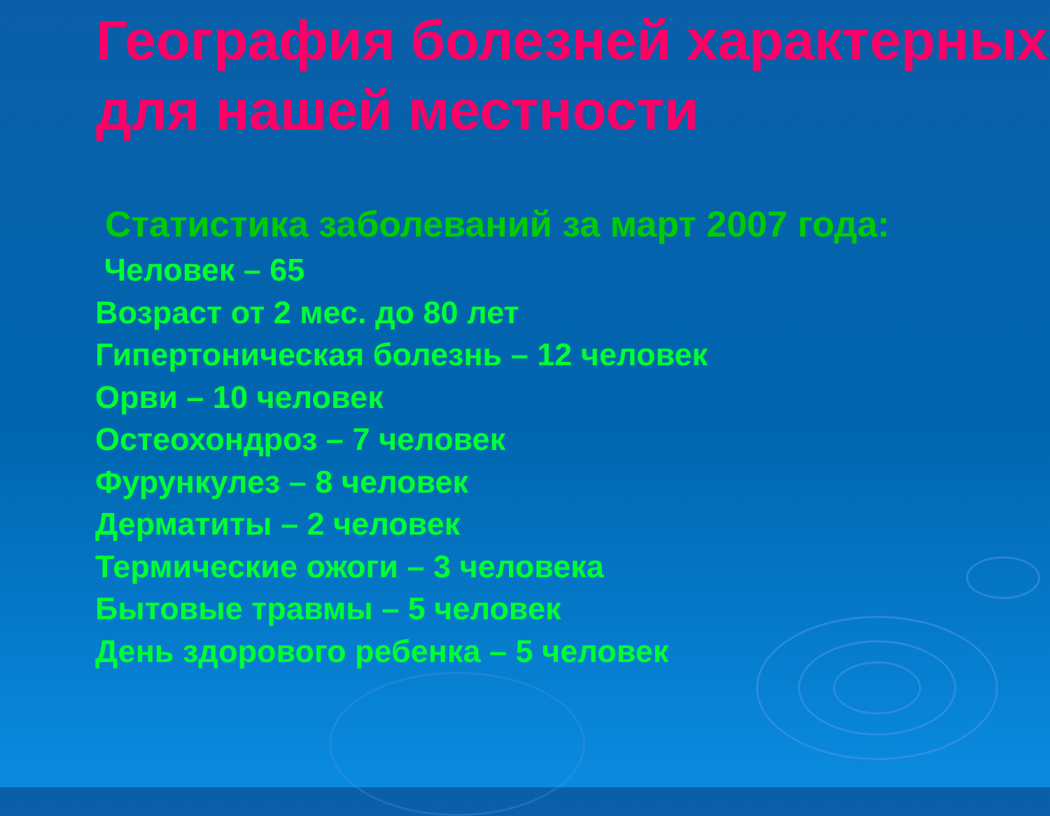География болезней характерных для нашей местности
Статистика заболеваний за март 2007 года:
Человек – 65
Возраст от 2 мес. до 80 лет
Гипертоническая болезнь – 12 человек
Орви – 10 человек
Остеохондроз – 7 человек
Фурункулез – 8 человек
Дерматиты – 2 человек
Термические ожоги – 3 человека
Бытовые травмы – 5 человек
День здорового ребенка – 5 человек